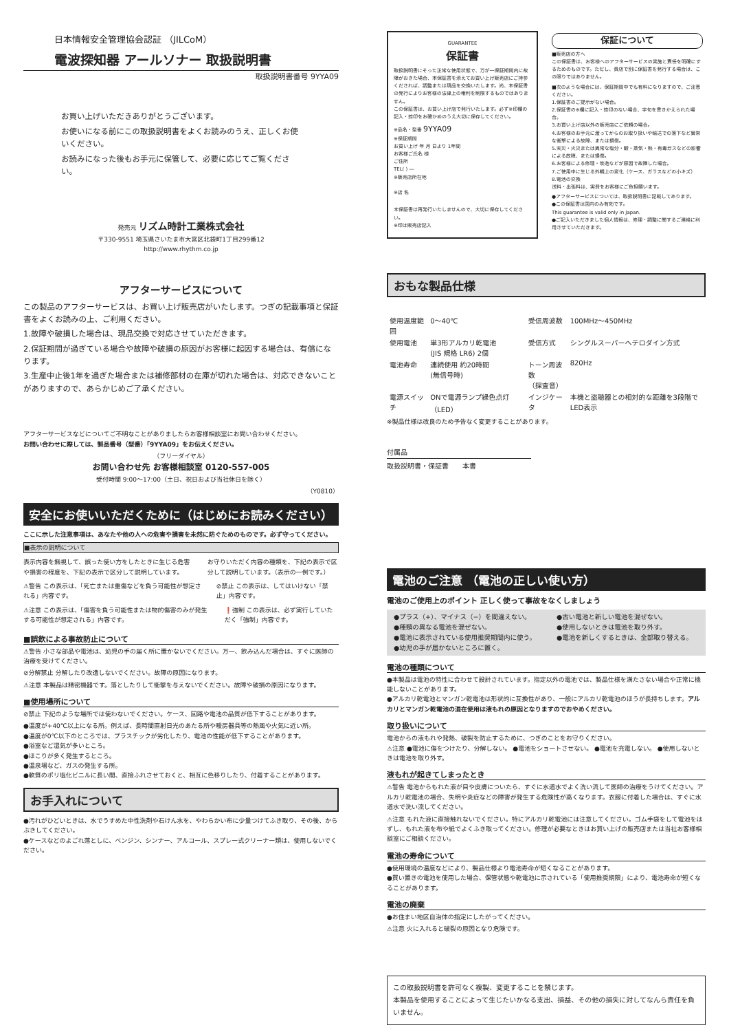日本情報安全管理協会認証 （JILCoM）
電波探知器 アールソナー 取扱説明書
取扱説明書番号 9YYA09
お買い上げいただきありがとうございます。
お使いになる前にこの取扱説明書をよくお読みのうえ、正しくお使いください。
お読みになった後もお手元に保管して、必要に応じてご覧ください。
発売元 リズム時計工業株式会社
〒330-9551 埼玉県さいたま市大宮区北袋町1丁目299番12
http://www.rhythm.co.jp
アフターサービスについて
この製品のアフターサービスは、お買い上げ販売店がいたします。つぎの記載事項と保証書をよくお読みの上、ご利用ください。
1.故障や破損した場合は、現品交換で対応させていただきます。
2.保証期間が過ぎている場合や故障や破損の原因がお客様に起因する場合は、有償になります。
3.生産中止後1年を過ぎた場合または補修部材の在庫が切れた場合は、対応できないことがありますので、あらかじめご了承ください。
アフターサービスなどについてご不明なことがありましたらお客様相談室にお問い合わせください。
お問い合わせに際しては、製品番号（型番）「9YYA09」をお伝えください。
（フリーダイヤル）
お問い合わせ先 お客様相談室 0120-557-005
受付時間 9:00～17:00（土日、祝日および当社休日を除く）
（Y0810）
安全にお使いいただくために（はじめにお読みください）
ここに示した注意事項は、あなたや他の人への危害や損害を未然に防ぐためのものです。必ず守ってください。
■表示の説明について
表示内容を無視して、誤った使い方をしたときに生じる危害や損害の程度を、下記の表示で区分して説明しています。
お守りいただく内容の種類を、下記の表示で区分して説明しています。（表示の一例です。）
⚠警告 この表示は、「死亡または重傷などを負う可能性が想定される」内容です。
⊘禁止 この表示は、してはいけない「禁止」内容です。
⚠注意 この表示は、「傷害を負う可能性または物的傷害のみが発生する可能性が想定される」内容です。
❗強制 この表示は、必ず実行していただく「強制」内容です。
■誤飲による事故防止について
⚠警告 小さな部品や電池は、幼児の手の届く所に置かないでください。万一、飲み込んだ場合は、すぐに医師の治療を受けてください。
⊘分解禁止 分解したり改造しないでください。故障の原因になります。
⚠注意 本製品は精密機器です。落としたりして衝撃を与えないでください。故障や破損の原因になります。
■使用場所について
⊘禁止 下記のような場所では使わないでください。ケース、回路や電池の品質が低下することがあります。
●温度が+40℃以上になる所。例えば、長時間直射日光のあたる所や暖房器具等の熱風や火気に近い所。
●温度が0℃以下のところでは、プラスチックが劣化したり、電池の性能が低下することがあります。
●浴室など湿気が多いところ。
●ほこりが多く発生するところ。
●温泉場など、ガスの発生する所。
●軟質のポリ塩化ビニルに長い間、直接ふれさせておくと、相互に色移りしたり、付着することがあります。
お手入れについて
●汚れがひどいときは、水でうすめた中性洗剤や石けん水を、やわらかい布に少量つけてふき取り、その後、からぶきしてください。
●ケースなどのよごれ落としに、ベンジン、シンナー、アルコール、スプレー式クリーナー類は、使用しないでください。
GUARANTEE
保証書
取扱説明書にそった正常な使用状態で、万が一保証期間内に故障がおきた場合、本保証書を添えてお買い上げ販売店にご持参くだされば、調整または現品を交換いたします。尚、本保証書の発行によりお客様の法律上の権利を制限するものではありません。
この保証書は、お買い上げ店で発行いたします。必ず※印欄の記入・捺印をお確かめのうえ大切に保存してください。
※品名・型番 9YYA09
※保証期間
お買い上げ 年 月 日より 1年間
お客様ご氏名 様
ご住所
TEL( ) ―
※販売店所在地
※店 名
本保証書は再発行いたしませんので、大切に保存してください。
※印は販売店記入
保証について
■販売店の方へ
この保証書は、お客様へのアフターサービスの実施と責任を明確にするためのものです。ただし、貴店で別に保証書を発行する場合は、この限りではありません。
■次のような場合には、保証期間中でも有料になりますので、ご注意ください。
1.保証書のご提示がない場合。
2.保証書の※欄に記入・捺印のない場合、字句を書きかえられた場合。
3.お買い上げ店以外の販売店にご依頼の場合。
4.お客様のお手元に渡ってからのお取り扱いや輸送での落下など異常な衝撃による故障、または損傷。
5.天災・火災または異常な塩分・酸・蒸気・熱・有毒ガスなどの影響による故障、または損傷。
6.お客様による修理・改造などが原因で故障した場合。
7.ご使用中に生じる外観上の変化（ケース、ガラスなどの小キズ）
8.電池の交換
送料・出張料は、実費をお客様にご負担願います。
●アフターサービスについては、取扱説明書に記載してあります。
●この保証書は国内のみ有効です。
This guarantee is valid only in Japan.
●ご記入いただきました個人情報は、修理・調整に関するご連絡に利用させていただきます。
おもな製品仕様
| 使用温度範囲 | 0～40℃ | 受信周波数 | 100MHz～450MHz |
| 使用電池 | 単3形アルカリ乾電池 (JIS 規格 LR6) 2個 | 受信方式 | シングルスーパーヘテロダイン方式 |
| 電池寿命 | 連続使用 約20時間 (無信号時) | トーン周波数 （探査音） | 820Hz |
| 電源スイッチ | ONで電源ランプ緑色点灯（LED） | インジケータ | 本機と盗聴器との相対的な距離を3段階でLED表示 |
※製品仕様は改良のため予告なく変更することがあります。
付属品
取扱説明書・保証書　　本書
電池のご注意 （電池の正しい使い方）
電池のご使用上のポイント 正しく使って事故をなくしましょう
●プラス（+）、マイナス（−）を間違えない。
●種類の異なる電池を混ぜない。
●電池に表示されている使用推奨期間内に使う。
●幼児の手が届かないところに置く。
●古い電池と新しい電池を混ぜない。
●使用しないときは電池を取り外す。
●電池を新しくするときは、全部取り替える。
電池の種類について
●本製品は電池の特性に合わせて設計されています。指定以外の電池では、製品仕様を満たさない場合や正常に機能しないことがあります。
●アルカリ乾電池とマンガン乾電池は形状的に互換性があり、一般にアルカリ乾電池のほうが長持ちします。アルカリとマンガン乾電池の混在使用は液もれの原因となりますのでおやめください。
取り扱いについて
電池からの液もれや発熱、破裂を防止するために、つぎのことをお守りください。
⚠注意 ●電池に傷をつけたり、分解しない。 ●電池をショートさせない。 ●電池を充電しない。 ●使用しないときは電池を取り外す。
液もれが起きてしまったとき
⚠警告 電池からもれた液が目や皮膚についたら、すぐに水道水でよく洗い流して医師の治療をうけてください。アルカリ乾電池の場合、失明や炎症などの障害が発生する危険性が高くなります。衣服に付着した場合は、すぐに水道水で洗い流してください。
⚠注意 もれた液に直接触れないでください。特にアルカリ乾電池には注意してください。ゴム手袋をして電池をはずし、もれた液を布や紙でよくふき取ってください。修理が必要なときはお買い上げの販売店または当社お客様相談室にご相談ください。
電池の寿命について
●使用環境の温度などにより、製品仕様より電池寿命が短くなることがあります。
●買い置きの電池を使用した場合、保管状態や乾電池に示されている「使用推奨期限」により、電池寿命が短くなることがあります。
電池の廃棄
●お住まい地区自治体の指定にしたがってください。
⚠注意 火に入れると破裂の原因となり危険です。
この取扱説明書を許可なく複製、変更することを禁じます。
本製品を使用することによって生じたいかなる支出、損益、その他の損失に対してなんら責任を負いません。